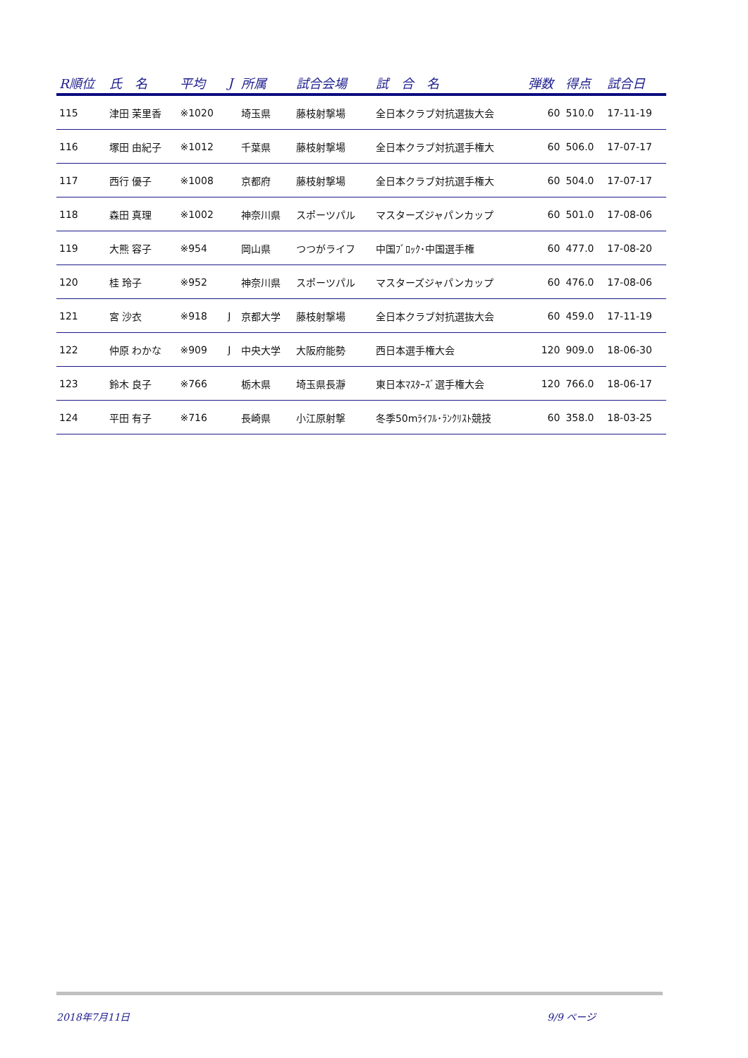| R順位 | 氏 名 | 平均 | J | 所属 | 試合会場 | 試 合 名 | 弾数 | 得点 | 試合日 |
| --- | --- | --- | --- | --- | --- | --- | --- | --- | --- |
| 115 | 津田 茉里香 | ※1020 | | 埼玉県 | 藤枝射撃場 | 全日本クラブ対抗選抜大会 | 60 | 510.0 | 17-11-19 |
| 116 | 塚田 由紀子 | ※1012 | | 千葉県 | 藤枝射撃場 | 全日本クラブ対抗選手権大 | 60 | 506.0 | 17-07-17 |
| 117 | 西行 優子 | ※1008 | | 京都府 | 藤枝射撃場 | 全日本クラブ対抗選手権大 | 60 | 504.0 | 17-07-17 |
| 118 | 森田 真理 | ※1002 | | 神奈川県 | スポーツパル | マスターズジャパンカップ | 60 | 501.0 | 17-08-06 |
| 119 | 大熊 容子 | ※954 | | 岡山県 | つつがライフ | 中国ﾌﾞﾛｯｸ･中国選手権 | 60 | 477.0 | 17-08-20 |
| 120 | 桂 玲子 | ※952 | | 神奈川県 | スポーツパル | マスターズジャパンカップ | 60 | 476.0 | 17-08-06 |
| 121 | 宮 沙衣 | ※918 | J | 京都大学 | 藤枝射撃場 | 全日本クラブ対抗選抜大会 | 60 | 459.0 | 17-11-19 |
| 122 | 仲原 わかな | ※909 | J | 中央大学 | 大阪府能勢 | 西日本選手権大会 | 120 | 909.0 | 18-06-30 |
| 123 | 鈴木 良子 | ※766 | | 栃木県 | 埼玉県長瀞 | 東日本ﾏｽﾀｰｽﾞ選手権大会 | 120 | 766.0 | 18-06-17 |
| 124 | 平田 有子 | ※716 | | 長崎県 | 小江原射撃 | 冬季50mﾗｲﾌﾙ･ﾗﾝｸﾘｽﾄ競技 | 60 | 358.0 | 18-03-25 |
2018年7月11日 9/9 ページ